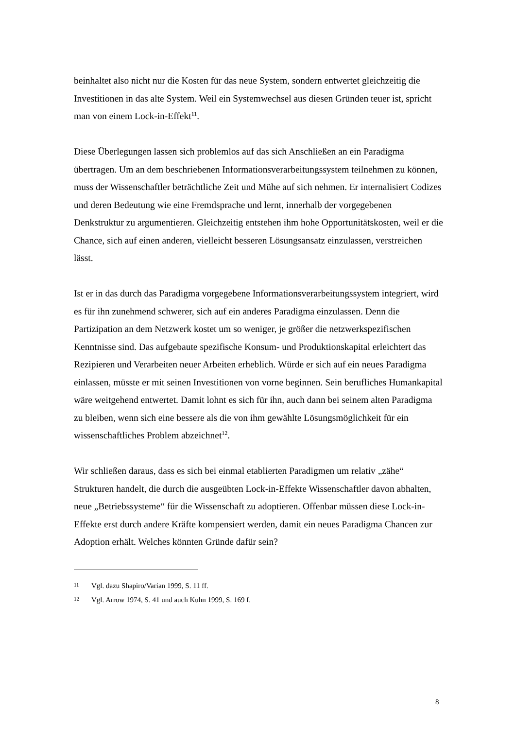beinhaltet also nicht nur die Kosten für das neue System, sondern entwertet gleichzeitig die Investitionen in das alte System. Weil ein Systemwechsel aus diesen Gründen teuer ist, spricht man von einem Lock-in-Effekt<sup>11</sup>.
Diese Überlegungen lassen sich problemlos auf das sich Anschließen an ein Paradigma übertragen. Um an dem beschriebenen Informationsverarbeitungssystem teilnehmen zu können, muss der Wissenschaftler beträchtliche Zeit und Mühe auf sich nehmen. Er internalisiert Codizes und deren Bedeutung wie eine Fremdsprache und lernt, innerhalb der vorgegebenen Denkstruktur zu argumentieren. Gleichzeitig entstehen ihm hohe Opportunitätskosten, weil er die Chance, sich auf einen anderen, vielleicht besseren Lösungsansatz einzulassen, verstreichen lässt.
Ist er in das durch das Paradigma vorgegebene Informationsverarbeitungssystem integriert, wird es für ihn zunehmend schwerer, sich auf ein anderes Paradigma einzulassen. Denn die Partizipation an dem Netzwerk kostet um so weniger, je größer die netzwerkspezifischen Kenntnisse sind. Das aufgebaute spezifische Konsum- und Produktionskapital erleichtert das Rezipieren und Verarbeiten neuer Arbeiten erheblich. Würde er sich auf ein neues Paradigma einlassen, müsste er mit seinen Investitionen von vorne beginnen. Sein berufliches Humankapital wäre weitgehend entwertet. Damit lohnt es sich für ihn, auch dann bei seinem alten Paradigma zu bleiben, wenn sich eine bessere als die von ihm gewählte Lösungsmöglichkeit für ein wissenschaftliches Problem abzeichnet<sup>12</sup>.
Wir schließen daraus, dass es sich bei einmal etablierten Paradigmen um relativ „zähe“ Strukturen handelt, die durch die ausgeübten Lock-in-Effekte Wissenschaftler davon abhalten, neue „Betriebssysteme“ für die Wissenschaft zu adoptieren. Offenbar müssen diese Lock-in-Effekte erst durch andere Kräfte kompensiert werden, damit ein neues Paradigma Chancen zur Adoption erhält. Welches könnten Gründe dafür sein?
11 Vgl. dazu Shapiro/Varian 1999, S. 11 ff.
12 Vgl. Arrow 1974, S. 41 und auch Kuhn 1999, S. 169 f.
8